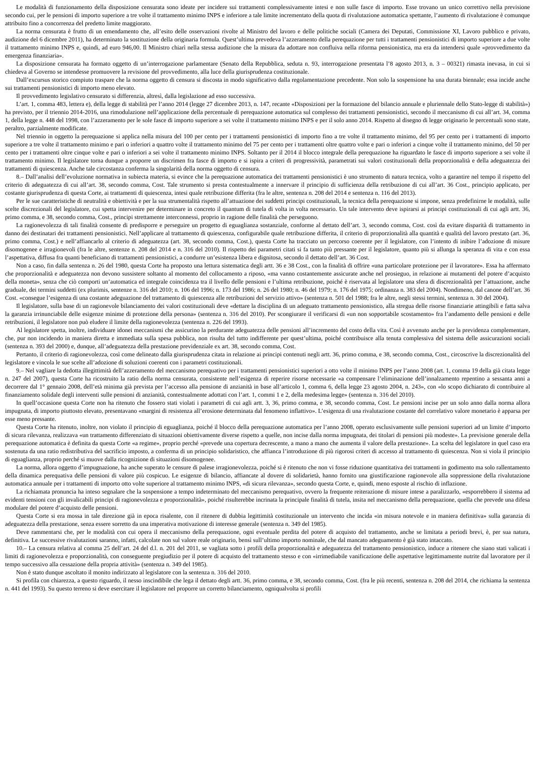Le modalità di funzionamento della disposizione censurata sono ideate per incidere sui trattamenti complessivamente intesi e non sulle fasce di importo. Esse trovano un unico correttivo nella previsione secondo cui, per le pensioni di importo superiore a tre volte il trattamento minimo INPS e inferiore a tale limite incrementato della quota di rivalutazione automatica spettante, l’aumento di rivalutazione è comunque attribuito fino a concorrenza del predetto limite maggiorato.
La norma censurata è frutto di un emendamento che, all’esito delle osservazioni rivolte al Ministro del lavoro e delle politiche sociali (Camera dei Deputati, Commissione XI, Lavoro pubblico e privato, audizione del 6 dicembre 2011), ha determinato la sostituzione della originaria formula. Quest’ultima prevedeva l’azzeramento della perequazione per tutti i trattamenti pensionistici di importo superiore a due volte il trattamento minimo INPS e, quindi, ad euro 946,00. Il Ministro chiarì nella stessa audizione che la misura da adottare non confluiva nella riforma pensionistica, ma era da intendersi quale «provvedimento da emergenza finanziaria».
La disposizione censurata ha formato oggetto di un’interrogazione parlamentare (Senato della Repubblica, seduta n. 93, interrogazione presentata l’8 agosto 2013, n. 3 – 00321) rimasta inevasa, in cui si chiedeva al Governo se intendesse promuovere la revisione del provvedimento, alla luce della giurisprudenza costituzionale.
Dall’excursus storico compiuto traspare che la norma oggetto di censura si discosta in modo significativo dalla regolamentazione precedente. Non solo la sospensione ha una durata biennale; essa incide anche sui trattamenti pensionistici di importo meno elevato.
Il provvedimento legislativo censurato si differenzia, altresì, dalla legislazione ad esso successiva.
L’art. 1, comma 483, lettera e), della legge di stabilità per l’anno 2014 (legge 27 dicembre 2013, n. 147, recante «Disposizioni per la formazione del bilancio annuale e pluriennale dello Stato-legge di stabilità») ha previsto, per il triennio 2014-2016, una rimodulazione nell’applicazione della percentuale di perequazione automatica sul complesso dei trattamenti pensionistici, secondo il meccanismo di cui all’art. 34, comma 1, della legge n. 448 del 1998, con l’azzeramento per le sole fasce di importo superiore a sei volte il trattamento minimo INPS e per il solo anno 2014. Rispetto al disegno di legge originario le percentuali sono state, peraltro, parzialmente modificate.
Nel triennio in oggetto la perequazione si applica nella misura del 100 per cento per i trattamenti pensionistici di importo fino a tre volte il trattamento minimo, del 95 per cento per i trattamenti di importo superiore a tre volte il trattamento minimo e pari o inferiori a quattro volte il trattamento minimo del 75 per cento per i trattamenti oltre quattro volte e pari o inferiori a cinque volte il trattamento minimo, del 50 per cento per i trattamenti oltre cinque volte e pari o inferiori a sei volte il trattamento minimo INPS. Soltanto per il 2014 il blocco integrale della perequazione ha riguardato le fasce di importo superiore a sei volte il trattamento minimo. Il legislatore torna dunque a proporre un discrimen fra fasce di importo e si ispira a criteri di progressività, parametrati sui valori costituzionali della proporzionalità e della adeguatezza dei trattamenti di quiescenza. Anche tale circostanza conferma la singolarità della norma oggetto di censura.
8.– Dall’analisi dell’evoluzione normativa in subiecta materia, si evince che la perequazione automatica dei trattamenti pensionistici è uno strumento di natura tecnica, volto a garantire nel tempo il rispetto del criterio di adeguatezza di cui all’art. 38, secondo comma, Cost. Tale strumento si presta contestualmente a innervare il principio di sufficienza della retribuzione di cui all’art. 36 Cost., principio applicato, per costante giurisprudenza di questa Corte, ai trattamenti di quiescenza, intesi quale retribuzione differita (fra le altre, sentenza n. 208 del 2014 e sentenza n. 116 del 2013).
Per le sue caratteristiche di neutralità e obiettività e per la sua strumentalità rispetto all’attuazione dei suddetti principi costituzionali, la tecnica della perequazione si impone, senza predefinirne le modalità, sulle scelte discrezionali del legislatore, cui spetta intervenire per determinare in concreto il quantum di tutela di volta in volta necessario. Un tale intervento deve ispirarsi ai principi costituzionali di cui agli artt. 36, primo comma, e 38, secondo comma, Cost., principi strettamente interconnessi, proprio in ragione delle finalità che perseguono.
La ragionevolezza di tali finalità consente di predisporre e perseguire un progetto di eguaglianza sostanziale, conforme al dettato dell’art. 3, secondo comma, Cost. così da evitare disparità di trattamento in danno dei destinatari dei trattamenti pensionistici. Nell’applicare al trattamento di quiescenza, configurabile quale retribuzione differita, il criterio di proporzionalità alla quantità e qualità del lavoro prestato (art. 36, primo comma, Cost.) e nell’affiancarlo al criterio di adeguatezza (art. 38, secondo comma, Cost.), questa Corte ha tracciato un percorso coerente per il legislatore, con l’intento di inibire l’adozione di misure disomogenee e irragionevoli (fra le altre, sentenze n. 208 del 2014 e n. 316 del 2010). Il rispetto dei parametri citati si fa tanto più pressante per il legislatore, quanto più si allunga la speranza di vita e con essa l’aspettativa, diffusa fra quanti beneficiano di trattamenti pensionistici, a condurre un’esistenza libera e dignitosa, secondo il dettato dell’art. 36 Cost.
Non a caso, fin dalla sentenza n. 26 del 1980, questa Corte ha proposto una lettura sistematica degli artt. 36 e 38 Cost., con la finalità di offrire «una particolare protezione per il lavoratore». Essa ha affermato che proporzionalità e adeguatezza non devono sussistere soltanto al momento del collocamento a riposo, «ma vanno costantemente assicurate anche nel prosieguo, in relazione ai mutamenti del potere d’acquisto della moneta», senza che ciò comporti un’automatica ed integrale coincidenza tra il livello delle pensioni e l’ultima retribuzione, poiché è riservata al legislatore una sfera di discrezionalità per l’attuazione, anche graduale, dei termini suddetti (ex plurimis, sentenze n. 316 del 2010; n. 106 del 1996; n. 173 del 1986; n. 26 del 1980; n. 46 del 1979; n. 176 del 1975; ordinanza n. 383 del 2004). Nondimeno, dal canone dell’art. 36 Cost. «consegue l’esigenza di una costante adeguazione del trattamento di quiescenza alle retribuzioni del servizio attivo» (sentenza n. 501 del 1988; fra le altre, negli stessi termini, sentenza n. 30 del 2004).
Il legislatore, sulla base di un ragionevole bilanciamento dei valori costituzionali deve «dettare la disciplina di un adeguato trattamento pensionistico, alla stregua delle risorse finanziarie attingibili e fatta salva la garanzia irrinunciabile delle esigenze minime di protezione della persona» (sentenza n. 316 del 2010). Per scongiurare il verificarsi di «un non sopportabile scostamento» fra l’andamento delle pensioni e delle retribuzioni, il legislatore non può eludere il limite della ragionevolezza (sentenza n. 226 del 1993).
Al legislatore spetta, inoltre, individuare idonei meccanismi che assicurino la perdurante adeguatezza delle pensioni all’incremento del costo della vita. Così è avvenuto anche per la previdenza complementare, che, pur non incidendo in maniera diretta e immediata sulla spesa pubblica, non risulta del tutto indifferente per quest’ultima, poiché contribuisce alla tenuta complessiva del sistema delle assicurazioni sociali (sentenza n. 393 del 2000) e, dunque, all’adeguatezza della prestazione previdenziale ex art. 38, secondo comma, Cost.
Pertanto, il criterio di ragionevolezza, così come delineato dalla giurisprudenza citata in relazione ai principi contenuti negli artt. 36, primo comma, e 38, secondo comma, Cost., circoscrive la discrezionalità del legislatore e vincola le sue scelte all’adozione di soluzioni coerenti con i parametri costituzionali.
9.– Nel vagliare la dedotta illegittimità dell’azzeramento del meccanismo perequativo per i trattamenti pensionistici superiori a otto volte il minimo INPS per l’anno 2008 (art. 1, comma 19 della già citata legge n. 247 del 2007), questa Corte ha ricostruito la ratio della norma censurata, consistente nell’esigenza di reperire risorse necessarie «a compensare l’eliminazione dell’innalzamento repentino a sessanta anni a decorrere dal 1° gennaio 2008, dell’età minima già prevista per l’accesso alla pensione di anzianità in base all’articolo 1, comma 6, della legge 23 agosto 2004, n. 243», con «lo scopo dichiarato di contribuire al finanziamento solidale degli interventi sulle pensioni di anzianità, contestualmente adottati con l’art. 1, commi 1 e 2, della medesima legge» (sentenza n. 316 del 2010).
In quell’occasione questa Corte non ha ritenuto che fossero stati violati i parametri di cui agli artt. 3, 36, primo comma, e 38, secondo comma, Cost. Le pensioni incise per un solo anno dalla norma allora impugnata, di importo piuttosto elevato, presentavano «margini di resistenza all’erosione determinata dal fenomeno inflattivo». L’esigenza di una rivalutazione costante del correlativo valore monetario è apparsa per esse meno pressante.
Questa Corte ha ritenuto, inoltre, non violato il principio di eguaglianza, poiché il blocco della perequazione automatica per l’anno 2008, operato esclusivamente sulle pensioni superiori ad un limite d’importo di sicura rilevanza, realizzava «un trattamento differenziato di situazioni obiettivamente diverse rispetto a quelle, non incise dalla norma impugnata, dei titolari di pensioni più modeste». La previsione generale della perequazione automatica è definita da questa Corte «a regime», proprio perché «prevede una copertura decrescente, a mano a mano che aumenta il valore della prestazione». La scelta del legislatore in quel caso era sostenuta da una ratio redistributiva del sacrificio imposto, a conferma di un principio solidaristico, che affianca l’introduzione di più rigorosi criteri di accesso al trattamento di quiescenza. Non si viola il principio di eguaglianza, proprio perché si muove dalla ricognizione di situazioni disomogenee.
La norma, allora oggetto d’impugnazione, ha anche superato le censure di palese irragionevolezza, poiché si è ritenuto che non vi fosse riduzione quantitativa dei trattamenti in godimento ma solo rallentamento della dinamica perequativa delle pensioni di valore più cospicuo. Le esigenze di bilancio, affiancate al dovere di solidarietà, hanno fornito una giustificazione ragionevole alla soppressione della rivalutazione automatica annuale per i trattamenti di importo otto volte superiore al trattamento minimo INPS, «di sicura rilevanza», secondo questa Corte, e, quindi, meno esposte al rischio di inflazione.
La richiamata pronuncia ha inteso segnalare che la sospensione a tempo indeterminato del meccanismo perequativo, ovvero la frequente reiterazione di misure intese a paralizzarlo, «esporrebbero il sistema ad evidenti tensioni con gli invalicabili principi di ragionevolezza e proporzionalità», poiché risulterebbe incrinata la principale finalità di tutela, insita nel meccanismo della perequazione, quella che prevede una difesa modulare del potere d’acquisto delle pensioni.
Questa Corte si era mossa in tale direzione già in epoca risalente, con il ritenere di dubbia legittimità costituzionale un intervento che incida «in misura notevole e in maniera definitiva» sulla garanzia di adeguatezza della prestazione, senza essere sorretto da una imperativa motivazione di interesse generale (sentenza n. 349 del 1985).
Deve rammentarsi che, per le modalità con cui opera il meccanismo della perequazione, ogni eventuale perdita del potere di acquisto del trattamento, anche se limitata a periodi brevi, è, per sua natura, definitiva. Le successive rivalutazioni saranno, infatti, calcolate non sul valore reale originario, bensì sull’ultimo importo nominale, che dal mancato adeguamento è già stato intaccato.
10.– La censura relativa al comma 25 dell’art. 24 del d.l. n. 201 del 2011, se vagliata sotto i profili della proporzionalità e adeguatezza del trattamento pensionistico, induce a ritenere che siano stati valicati i limiti di ragionevolezza e proporzionalità, con conseguente pregiudizio per il potere di acquisto del trattamento stesso e con «irrimediabile vanificazione delle aspettative legittimamente nutrite dal lavoratore per il tempo successivo alla cessazione della propria attività» (sentenza n. 349 del 1985).
Non è stato dunque ascoltato il monito indirizzato al legislatore con la sentenza n. 316 del 2010.
Si profila con chiarezza, a questo riguardo, il nesso inscindibile che lega il dettato degli artt. 36, primo comma, e 38, secondo comma, Cost. (fra le più recenti, sentenza n. 208 del 2014, che richiama la sentenza n. 441 del 1993). Su questo terreno si deve esercitare il legislatore nel proporre un corretto bilanciamento, ogniqualvolta si profili